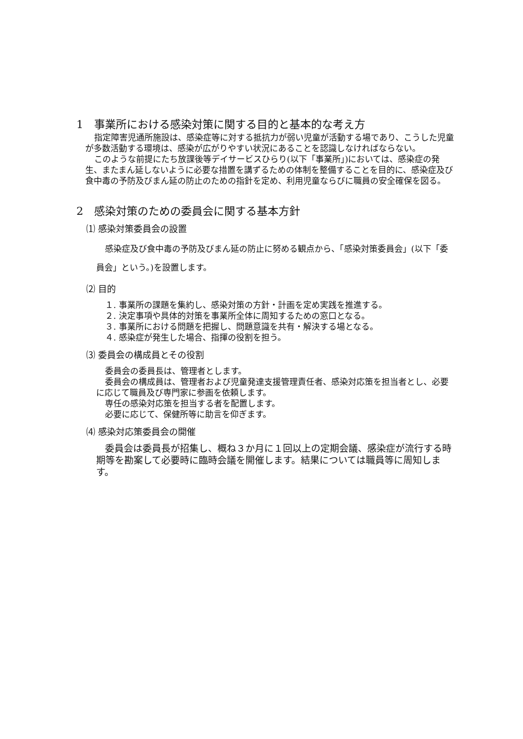1　事業所における感染対策に関する目的と基本的な考え方
指定障害児通所施設は、感染症等に対する抵抗力が弱い児童が活動する場であり、こうした児童が多数活動する環境は、感染が広がりやすい状況にあることを認識しなければならない。
このような前提にたち放課後等デイサービスひらり(以下「事業所」)においては、感染症の発生、またまん延しないように必要な措置を講ずるための体制を整備することを目的に、感染症及び食中毒の予防及びまん延の防止のための指針を定め、利用児童ならびに職員の安全確保を図る。
2　感染対策のための委員会に関する基本方針
⑴ 感染対策委員会の設置
感染症及び食中毒の予防及びまん延の防止に努める観点から、「感染対策委員会」(以下「委員会」という。)を設置します。
⑵ 目的
１. 事業所の課題を集約し、感染対策の方針・計画を定め実践を推進する。
２. 決定事項や具体的対策を事業所全体に周知するための窓口となる。
３. 事業所における問題を把握し、問題意識を共有・解決する場となる。
４. 感染症が発生した場合、指揮の役割を担う。
⑶ 委員会の構成員とその役割
委員会の委員長は、管理者とします。
委員会の構成員は、管理者および児童発達支援管理責任者、感染対応策を担当者とし、必要に応じて職員及び専門家に参画を依頼します。
専任の感染対応策を担当する者を配置します。
必要に応じて、保健所等に助言を仰ぎます。
⑷ 感染対応策委員会の開催
委員会は委員長が招集し、概ね３か月に１回以上の定期会議、感染症が流行する時期等を勘案して必要時に臨時会議を開催します。結果については職員等に周知します。